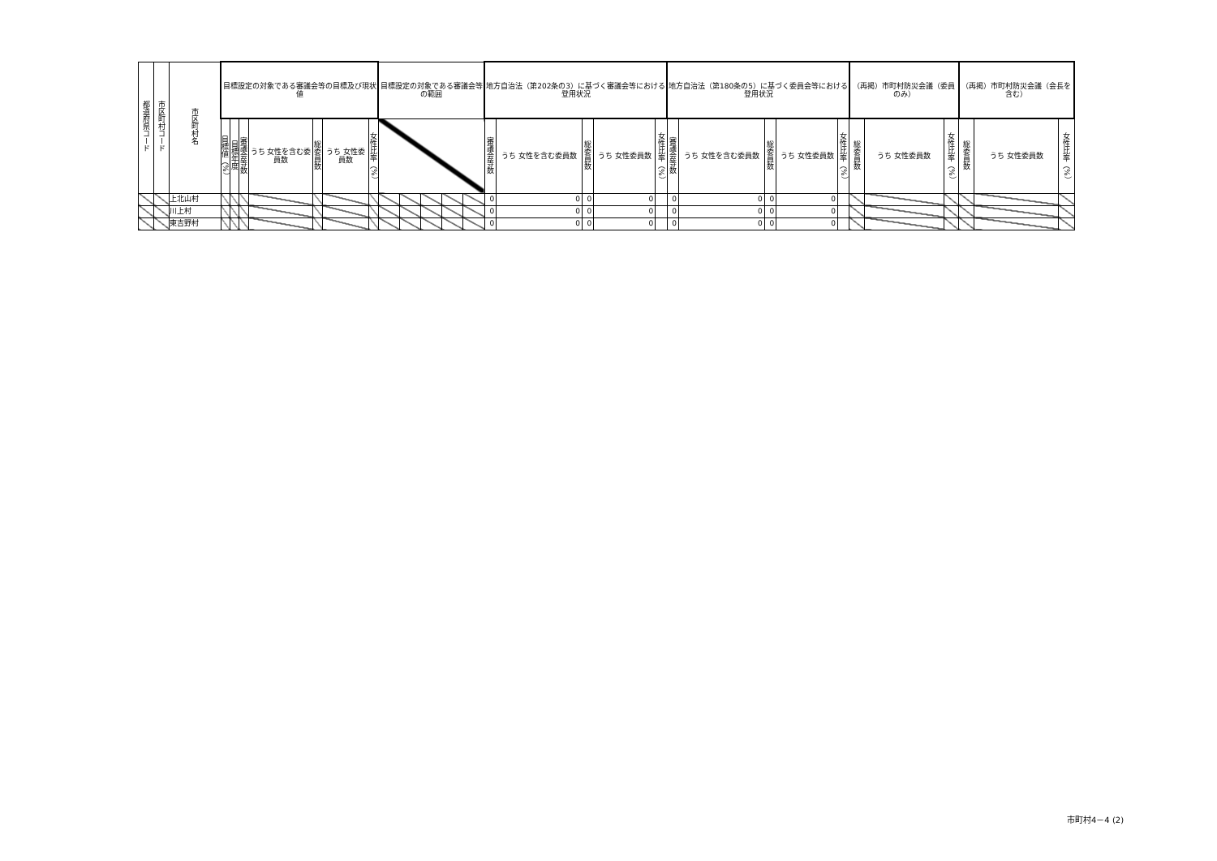| 都道府県コード | 市区町村コード | 市区町村名 | 目標設定の対象である審議会等の目標及び現状値 | | | | | | | 目標設定の対象である審議会等の範囲 | | | | | 地方自治法（第202条の3）に基づく審議会等における登用状況 | | | | | 地方自治法（第180条の5）に基づく委員会等における登用状況 | | | | | （再掲）市町村防災会議（委員のみ） | | | （再掲）市町村防災会議（会長を含む） | | |
| --- | --- | --- | --- | --- | --- | --- | --- | --- | --- | --- | --- | --- | --- | --- | --- | --- | --- | --- | --- | --- | --- | --- | --- | --- | --- | --- | --- | --- | --- | --- |
| | | | 目標値（%） | 目標年度 | 審議会等数 | うち 女性を含む委員数 | 総委員数 | うち 女性委員数 | 女性比率（%） | | | | | | 審議会等数 | うち 女性を含む委員数 | 総委員数 | うち 女性委員数 | 女性比率（%） | 審議会等数 | うち 女性を含む委員数 | 総委員数 | うち 女性委員数 | 女性比率（%） | 総委員数 | うち 女性委員数 | 女性比率（%） | 総委員数 | うち 女性委員数 | 女性比率（%） |
| | | 上北山村 | | | | | | | | | | | | | 0 | 0 | 0 | 0 | | 0 | 0 | 0 | 0 | | | | | | | |
| | | 川上村 | | | | | | | | | | | | | 0 | 0 | 0 | 0 | | 0 | 0 | 0 | 0 | | | | | | | |
| | | 東吉野村 | | | | | | | | | | | | | 0 | 0 | 0 | 0 | | 0 | 0 | 0 | 0 | | | | | | | |
市町村4－4 (2)